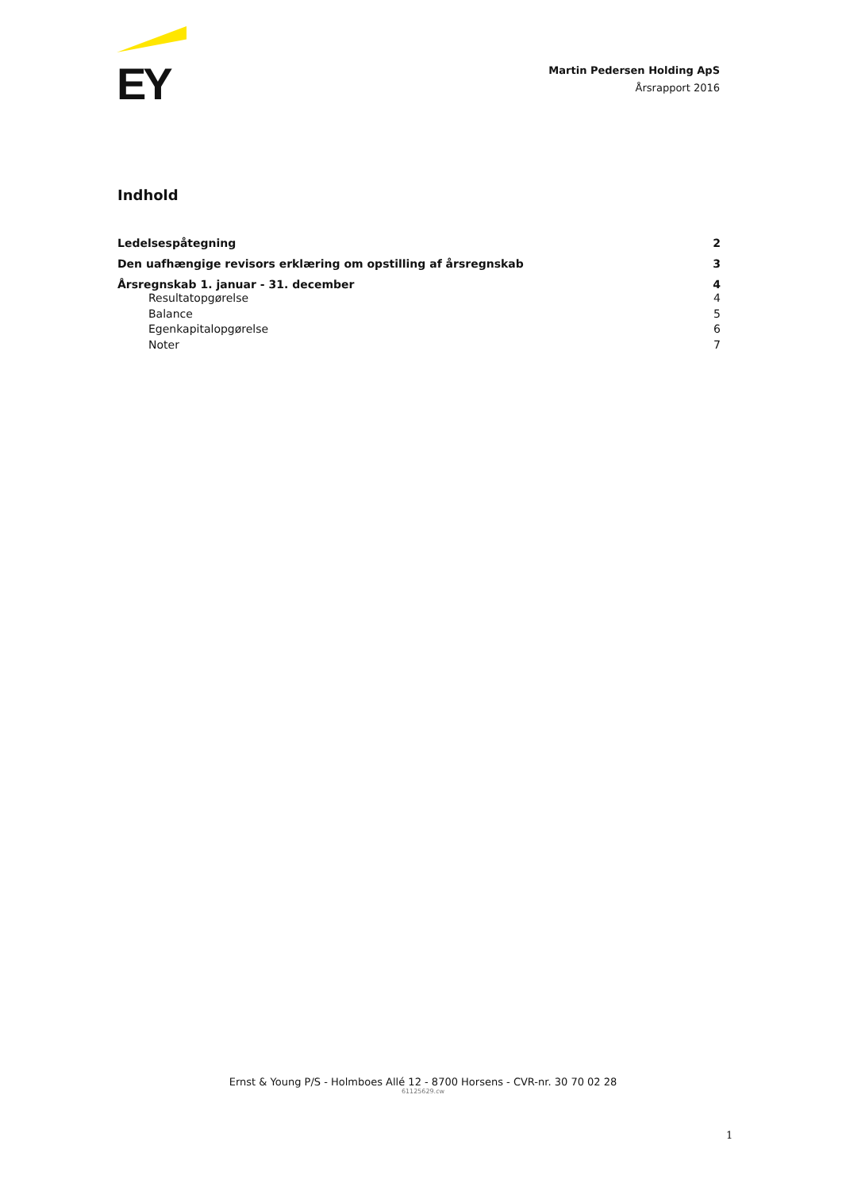EY
Martin Pedersen Holding ApS
Årsrapport 2016
Indhold
Ledelsespåtegning 2
Den uafhængige revisors erklæring om opstilling af årsregnskab 3
Årsregnskab 1. januar - 31. december 4
Resultatopgørelse 4
Balance 5
Egenkapitalopgørelse 6
Noter 7
Ernst & Young P/S - Holmboes Allé 12 - 8700 Horsens - CVR-nr. 30 70 02 28
61125629.cw
1